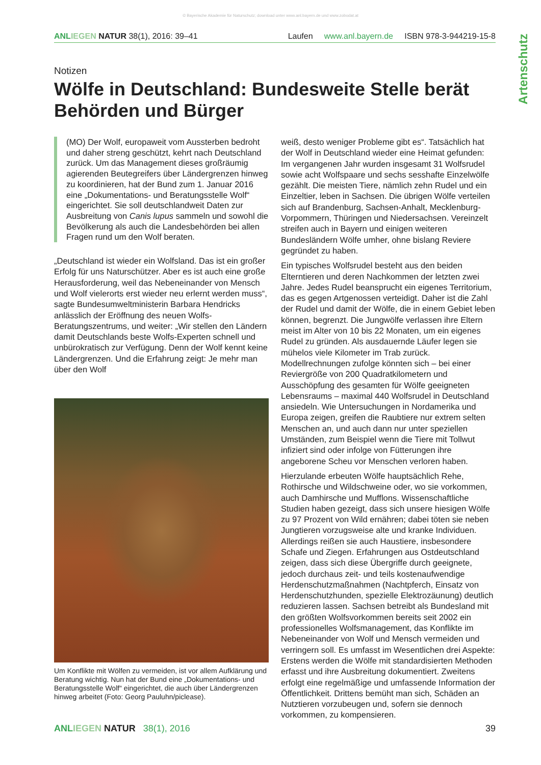© Bayerische Akademie für Naturschutz; download unter www.anl.bayern.de und www.zobodat.at
ANL IEGEN NATUR 38(1), 2016: 39–41 Laufen www.anl.bayern.de ISBN 978-3-944219-15-8
Artenschutz
Notizen
Wölfe in Deutschland: Bundesweite Stelle berät Behörden und Bürger
(MO) Der Wolf, europaweit vom Aussterben bedroht und daher streng geschützt, kehrt nach Deutschland zurück. Um das Management dieses großräumig agierenden Beutegreifers über Ländergrenzen hinweg zu koordinieren, hat der Bund zum 1. Januar 2016 eine „Dokumentations- und Beratungsstelle Wolf“ eingerichtet. Sie soll deutschlandweit Daten zur Ausbreitung von Canis lupus sammeln und sowohl die Bevölkerung als auch die Landesbehörden bei allen Fragen rund um den Wolf beraten.
„Deutschland ist wieder ein Wolfsland. Das ist ein großer Erfolg für uns Naturschützer. Aber es ist auch eine große Herausforderung, weil das Nebeneinander von Mensch und Wolf vielerorts erst wieder neu erlernt werden muss“, sagte Bundesumweltministerin Barbara Hendricks anlässlich der Eröffnung des neuen Wolfs-Beratungszentrums, und weiter: „Wir stellen den Ländern damit Deutschlands beste Wolfs-Experten schnell und unbürokratisch zur Verfügung. Denn der Wolf kennt keine Ländergrenzen. Und die Erfahrung zeigt: Je mehr man über den Wolf
Um Konflikte mit Wölfen zu vermeiden, ist vor allem Aufklärung und Beratung wichtig. Nun hat der Bund eine „Dokumentations- und Beratungsstelle Wolf“ eingerichtet, die auch über Ländergrenzen hinweg arbeitet (Foto: Georg Pauluhn/piclease).
weiß, desto weniger Probleme gibt es“. Tatsächlich hat der Wolf in Deutschland wieder eine Heimat gefunden: Im vergangenen Jahr wurden insgesamt 31 Wolfsrudel sowie acht Wolfspaare und sechs sesshafte Einzelwölfe gezählt. Die meisten Tiere, nämlich zehn Rudel und ein Einzeltier, leben in Sachsen. Die übrigen Wölfe verteilen sich auf Brandenburg, Sachsen-Anhalt, Mecklenburg-Vorpommern, Thüringen und Niedersachsen. Vereinzelt streifen auch in Bayern und einigen weiteren Bundesländern Wölfe umher, ohne bislang Reviere gegründet zu haben.
Ein typisches Wolfsrudel besteht aus den beiden Elterntieren und deren Nachkommen der letzten zwei Jahre. Jedes Rudel beansprucht ein eigenes Territorium, das es gegen Artgenossen verteidigt. Daher ist die Zahl der Rudel und damit der Wölfe, die in einem Gebiet leben können, begrenzt. Die Jungwölfe verlassen ihre Eltern meist im Alter von 10 bis 22 Monaten, um ein eigenes Rudel zu gründen. Als ausdauernde Läufer legen sie mühelos viele Kilometer im Trab zurück. Modellrechnungen zufolge könnten sich – bei einer Reviergröße von 200 Quadratkilometern und Ausschöpfung des gesamten für Wölfe geeigneten Lebensraums – maximal 440 Wolfsrudel in Deutschland ansiedeln. Wie Untersuchungen in Nordamerika und Europa zeigen, greifen die Raubtiere nur extrem selten Menschen an, und auch dann nur unter speziellen Umständen, zum Beispiel wenn die Tiere mit Tollwut infiziert sind oder infolge von Fütterungen ihre angeborene Scheu vor Menschen verloren haben.
Hierzulande erbeuten Wölfe hauptsächlich Rehe, Rothirsche und Wildschweine oder, wo sie vorkommen, auch Damhirsche und Mufflons. Wissenschaftliche Studien haben gezeigt, dass sich unsere hiesigen Wölfe zu 97 Prozent von Wild ernähren; dabei töten sie neben Jungtieren vorzugsweise alte und kranke Individuen. Allerdings reißen sie auch Haustiere, insbesondere Schafe und Ziegen. Erfahrungen aus Ostdeutschland zeigen, dass sich diese Übergriffe durch geeignete, jedoch durchaus zeit- und teils kostenaufwendige Herdenschutzmaßnahmen (Nachtpferch, Einsatz von Herdenschutzhunden, spezielle Elektrozäunung) deutlich reduzieren lassen. Sachsen betreibt als Bundesland mit den größten Wolfsvorkommen bereits seit 2002 ein professionelles Wolfsmanagement, das Konflikte im Nebeneinander von Wolf und Mensch vermeiden und verringern soll. Es umfasst im Wesentlichen drei Aspekte: Erstens werden die Wölfe mit standardisierten Methoden erfasst und ihre Ausbreitung dokumentiert. Zweitens erfolgt eine regelmäßige und umfassende Information der Öffentlichkeit. Drittens bemüht man sich, Schäden an Nutztieren vorzubeugen und, sofern sie dennoch vorkommen, zu kompensieren.
ANL IEGEN NATUR 38(1), 2016 39